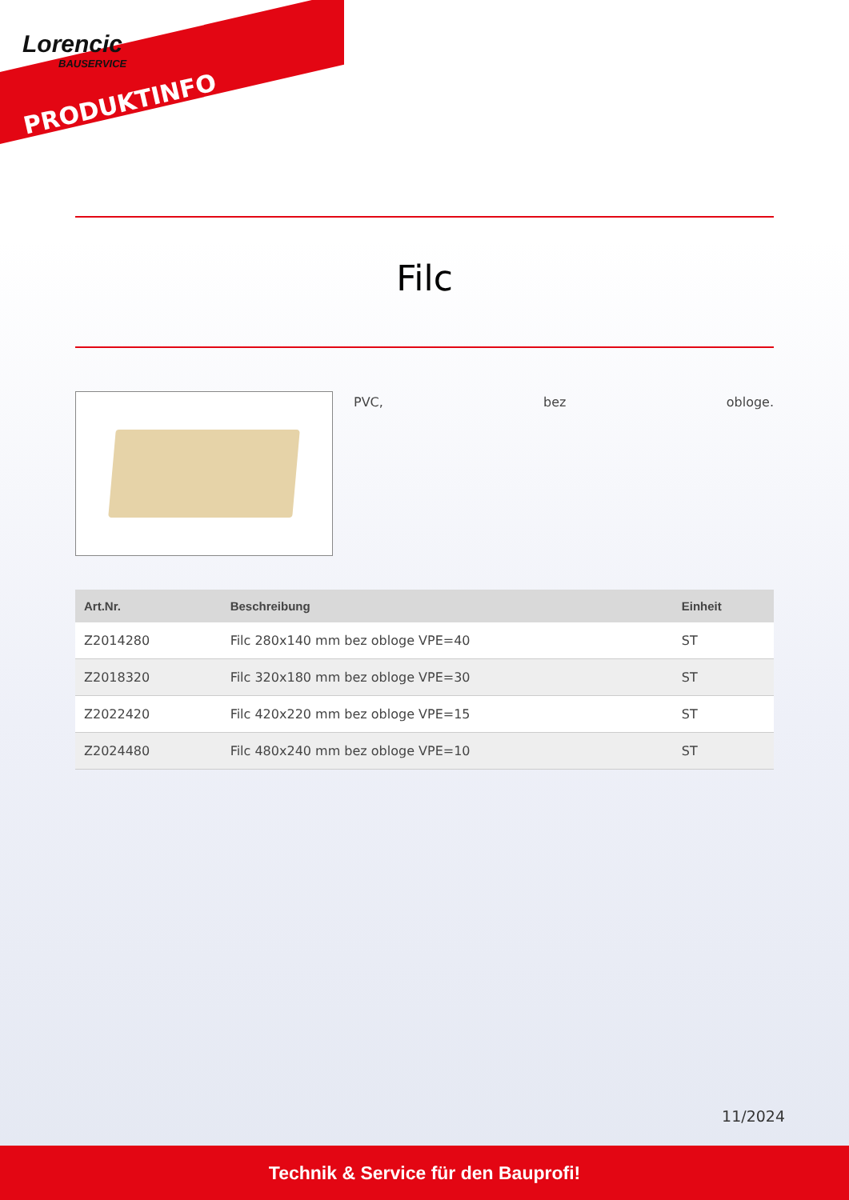Lorencic
BAUSERVICE
PRODUKTINFO
Filc
PVC, bez obloge.
| Art.Nr. | Beschreibung | Einheit |
| --- | --- | --- |
| Z2014280 | Filc 280x140 mm bez obloge VPE=40 | ST |
| Z2018320 | Filc 320x180 mm bez obloge VPE=30 | ST |
| Z2022420 | Filc 420x220 mm bez obloge VPE=15 | ST |
| Z2024480 | Filc 480x240 mm bez obloge VPE=10 | ST |
11/2024
Technik & Service für den Bauprofi!